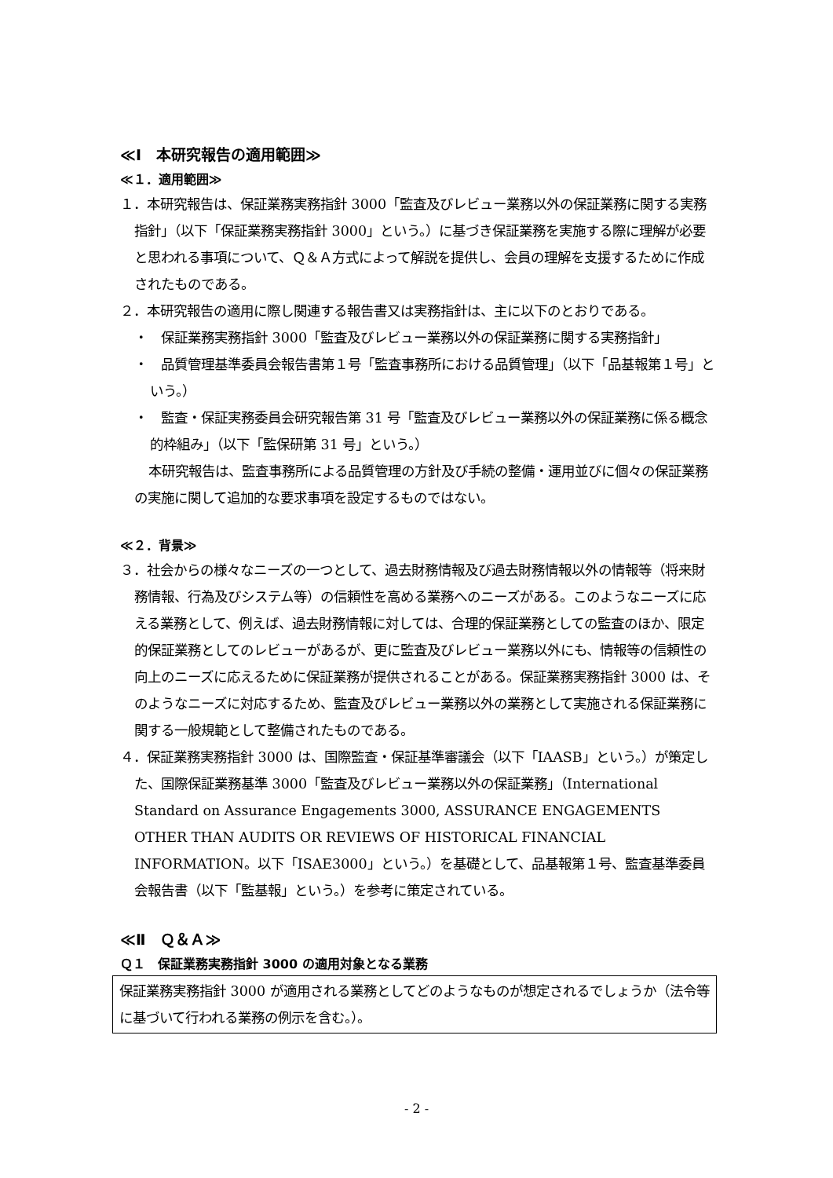≪Ⅰ　本研究報告の適用範囲≫
≪１．適用範囲≫
１．本研究報告は、保証業務実務指針 3000「監査及びレビュー業務以外の保証業務に関する実務指針」（以下「保証業務実務指針 3000」という。）に基づき保証業務を実施する際に理解が必要と思われる事項について、Ｑ＆Ａ方式によって解説を提供し、会員の理解を支援するために作成されたものである。
２．本研究報告の適用に際し関連する報告書又は実務指針は、主に以下のとおりである。
・　保証業務実務指針 3000「監査及びレビュー業務以外の保証業務に関する実務指針」
・　品質管理基準委員会報告書第１号「監査事務所における品質管理」（以下「品基報第１号」という。）
・　監査・保証実務委員会研究報告第 31 号「監査及びレビュー業務以外の保証業務に係る概念的枠組み」（以下「監保研第 31 号」という。）
本研究報告は、監査事務所による品質管理の方針及び手続の整備・運用並びに個々の保証業務の実施に関して追加的な要求事項を設定するものではない。
≪２．背景≫
３．社会からの様々なニーズの一つとして、過去財務情報及び過去財務情報以外の情報等（将来財務情報、行為及びシステム等）の信頼性を高める業務へのニーズがある。このようなニーズに応える業務として、例えば、過去財務情報に対しては、合理的保証業務としての監査のほか、限定的保証業務としてのレビューがあるが、更に監査及びレビュー業務以外にも、情報等の信頼性の向上のニーズに応えるために保証業務が提供されることがある。保証業務実務指針 3000 は、そのようなニーズに対応するため、監査及びレビュー業務以外の業務として実施される保証業務に関する一般規範として整備されたものである。
４．保証業務実務指針 3000 は、国際監査・保証基準審議会（以下「IAASB」という。）が策定した、国際保証業務基準 3000「監査及びレビュー業務以外の保証業務」（International Standard on Assurance Engagements 3000, ASSURANCE ENGAGEMENTS OTHER THAN AUDITS OR REVIEWS OF HISTORICAL FINANCIAL INFORMATION。以下「ISAE3000」という。）を基礎として、品基報第１号、監査基準委員会報告書（以下「監基報」という。）を参考に策定されている。
≪Ⅱ　Ｑ＆Ａ≫
Ｑ１　保証業務実務指針 3000 の適用対象となる業務
保証業務実務指針 3000 が適用される業務としてどのようなものが想定されるでしょうか（法令等に基づいて行われる業務の例示を含む。）。
- 2 -